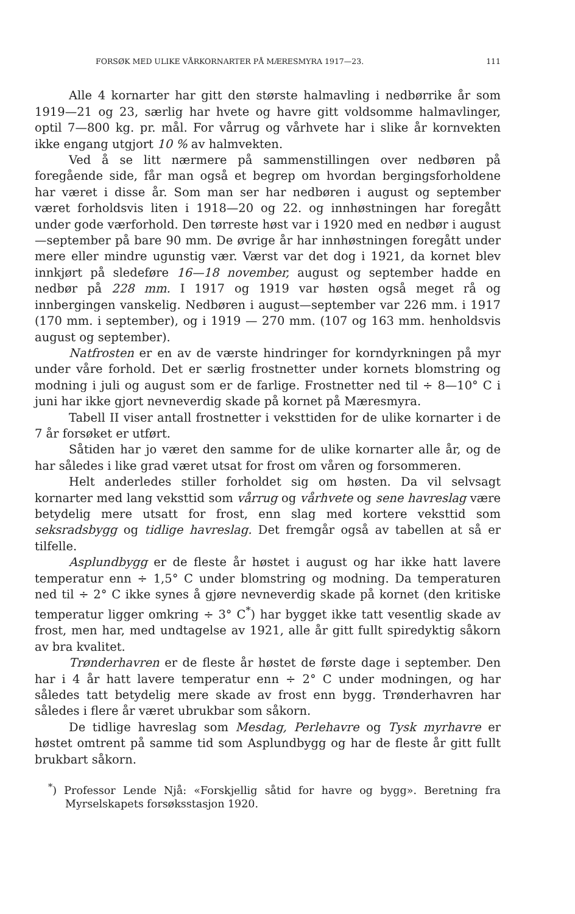FORSØK MED ULIKE VÅRKORNARTER PÅ MÆRESMYRA 1917—23. 111
Alle 4 kornarter har gitt den største halmavling i nedbørrike år som 1919—21 og 23, særlig har hvete og havre gitt voldsomme halmavlinger, optil 7—800 kg. pr. mål. For vårrug og vårhvete har i slike år kornvekten ikke engang utgjort 10 % av halmvekten.
Ved å se litt nærmere på sammenstillingen over nedbøren på foregående side, får man også et begrep om hvordan bergingsforholdene har været i disse år. Som man ser har nedbøren i august og september været forholdsvis liten i 1918—20 og 22. og innhøstningen har foregått under gode værforhold. Den tørreste høst var i 1920 med en nedbør i august—september på bare 90 mm. De øvrige år har innhøstningen foregått under mere eller mindre ugunstig vær. Værst var det dog i 1921, da kornet blev innkjørt på sledeføre 16—18 november, august og september hadde en nedbør på 228 mm. I 1917 og 1919 var høsten også meget rå og innbergingen vanskelig. Nedbøren i august—september var 226 mm. i 1917 (170 mm. i september), og i 1919 — 270 mm. (107 og 163 mm. henholdsvis august og september).
Natfrosten er en av de værste hindringer for korndyrkningen på myr under våre forhold. Det er særlig frostnetter under kornets blomstring og modning i juli og august som er de farlige. Frostnetter ned til ÷ 8—10° C i juni har ikke gjort nevneverdig skade på kornet på Mæresmyra.
Tabell II viser antall frostnetter i veksttiden for de ulike kornarter i de 7 år forsøket er utført.
Såtiden har jo været den samme for de ulike kornarter alle år, og de har således i like grad været utsat for frost om våren og forsommeren.
Helt anderledes stiller forholdet sig om høsten. Da vil selvsagt kornarter med lang veksttid som vårrug og vårhvete og sene havreslag være betydelig mere utsatt for frost, enn slag med kortere veksttid som seksradsbygg og tidlige havreslag. Det fremgår også av tabellen at så er tilfelle.
Asplundbygg er de fleste år høstet i august og har ikke hatt lavere temperatur enn ÷ 1,5° C under blomstring og modning. Da temperaturen ned til ÷ 2° C ikke synes å gjøre nevneverdig skade på kornet (den kritiske temperatur ligger omkring ÷ 3° C<sup>*</sup>) har bygget ikke tatt vesentlig skade av frost, men har, med undtagelse av 1921, alle år gitt fullt spiredyktig såkorn av bra kvalitet.
Trønderhavren er de fleste år høstet de første dage i september. Den har i 4 år hatt lavere temperatur enn ÷ 2° C under modningen, og har således tatt betydelig mere skade av frost enn bygg. Trønderhavren har således i flere år været ubrukbar som såkorn.
De tidlige havreslag som Mesdag, Perlehavre og Tysk myrhavre er høstet omtrent på samme tid som Asplundbygg og har de fleste år gitt fullt brukbart såkorn.
<sup>*</sup>) Professor Lende Njå: «Forskjellig såtid for havre og bygg». Beretning fra Myrselskapets forsøksstasjon 1920.